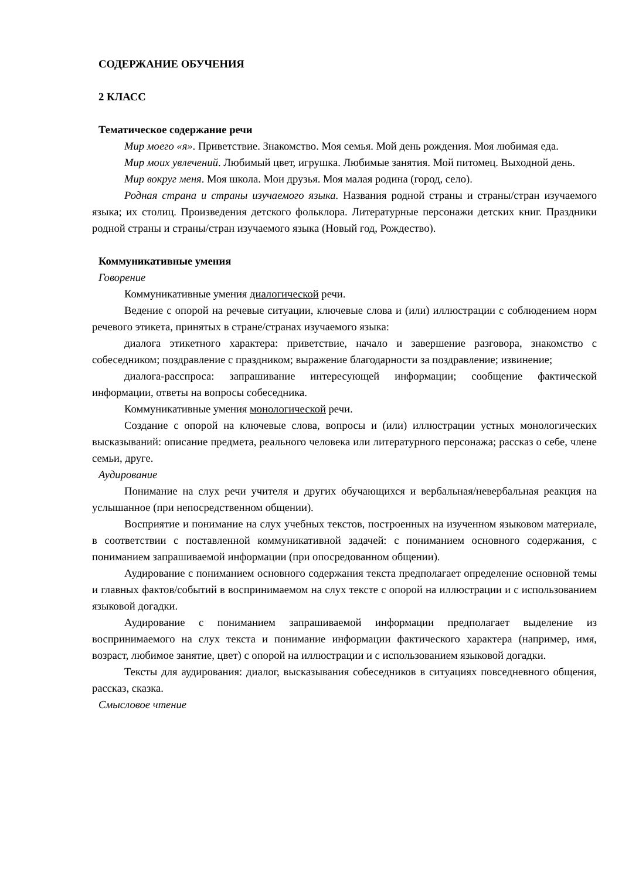СОДЕРЖАНИЕ ОБУЧЕНИЯ
2 КЛАСС
Тематическое содержание речи
Мир моего «я». Приветствие. Знакомство. Моя семья. Мой день рождения. Моя любимая еда.
Мир моих увлечений. Любимый цвет, игрушка. Любимые занятия. Мой питомец. Выходной день.
Мир вокруг меня. Моя школа. Мои друзья. Моя малая родина (город, село).
Родная страна и страны изучаемого языка. Названия родной страны и страны/стран изучаемого языка; их столиц. Произведения детского фольклора. Литературные персонажи детских книг. Праздники родной страны и страны/стран изучаемого языка (Новый год, Рождество).
Коммуникативные умения
Говорение
Коммуникативные умения диалогической речи.
Ведение с опорой на речевые ситуации, ключевые слова и (или) иллюстрации с соблюдением норм речевого этикета, принятых в стране/странах изучаемого языка:
диалога этикетного характера: приветствие, начало и завершение разговора, знакомство с собеседником; поздравление с праздником; выражение благодарности за поздравление; извинение;
диалога-расспроса: запрашивание интересующей информации; сообщение фактической информации, ответы на вопросы собеседника.
Коммуникативные умения монологической речи.
Создание с опорой на ключевые слова, вопросы и (или) иллюстрации устных монологических высказываний: описание предмета, реального человека или литературного персонажа; рассказ о себе, члене семьи, друге.
Аудирование
Понимание на слух речи учителя и других обучающихся и вербальная/невербальная реакция на услышанное (при непосредственном общении).
Восприятие и понимание на слух учебных текстов, построенных на изученном языковом материале, в соответствии с поставленной коммуникативной задачей: с пониманием основного содержания, с пониманием запрашиваемой информации (при опосредованном общении).
Аудирование с пониманием основного содержания текста предполагает определение основной темы и главных фактов/событий в воспринимаемом на слух тексте с опорой на иллюстрации и с использованием языковой догадки.
Аудирование с пониманием запрашиваемой информации предполагает выделение из воспринимаемого на слух текста и понимание информации фактического характера (например, имя, возраст, любимое занятие, цвет) с опорой на иллюстрации и с использованием языковой догадки.
Тексты для аудирования: диалог, высказывания собеседников в ситуациях повседневного общения, рассказ, сказка.
Смысловое чтение